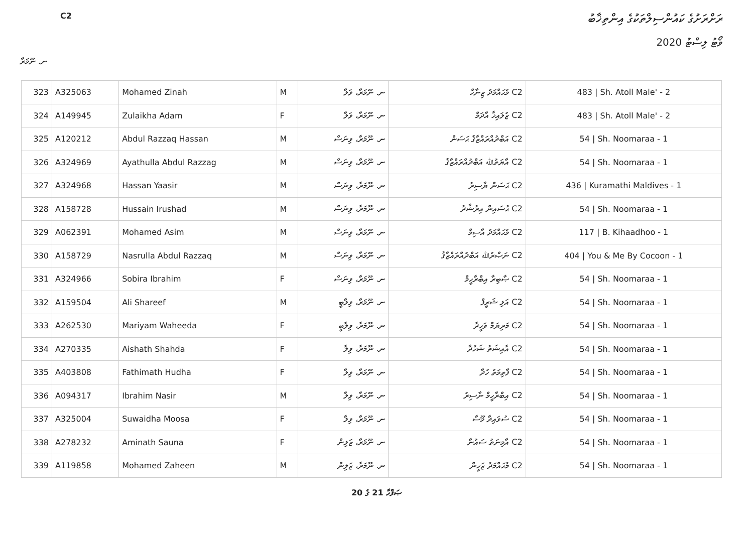C2
ރަށްރަށުގެ ކައުންސިލްތަކުގެ އިންތިޚާބު
ވޯޓު ލިސްޓު 2020
ނ. ނޫމަރާ
| 323 | A325063 | Mohamed Zinah | M | ނ. ނޫމަރާ، ވަލާ | C2 މުޙައްމަދު ޒިނާހް | 483 / Sh. Atoll Male' - 2 |
| 324 | A149945 | Zulaikha Adam | F | ނ. ނޫމަރާ، ވަލާ | C2 ޒުލައިޚާ އާދަމް | 483 / Sh. Atoll Male' - 2 |
| 325 | A120212 | Abdul Razzaq Hassan | M | ނ. ނޫމަރާ، ވިނަސް | C2 އަބްދުއްރައްޒާޤު ޙަސަން | 54 / Sh. Noomaraa - 1 |
| 326 | A324969 | Ayathulla Abdul Razzag | M | ނ. ނޫމަރާ، ވިނަސް | C2 އާޔަތުﷲ އަބްދުއްރައްޒާޤު | 54 / Sh. Noomaraa - 1 |
| 327 | A324968 | Hassan Yaasir | M | ނ. ނޫމަރާ، ވިނަސް | C2 ޙަސަން ޔާސިރު | 436 / Kuramathi Maldives - 1 |
| 328 | A158728 | Hussain Irushad | M | ނ. ނޫމަރާ، ވިނަސް | C2 ޙުސައިން އިރުޝާދު | 54 / Sh. Noomaraa - 1 |
| 329 | A062391 | Mohamed Asim | M | ނ. ނޫމަރާ، ވިނަސް | C2 މުޙައްމަދު އާސިމް | 117 / B. Kihaadhoo - 1 |
| 330 | A158729 | Nasrulla Abdul Razzaq | M | ނ. ނޫމަރާ، ވިނަސް | C2 ނަޞްރުﷲ އަބްދުއްރައްޒާޤު | 404 / You & Me By Cocoon - 1 |
| 331 | A324966 | Sobira Ibrahim | F | ނ. ނޫމަރާ، ވިނަސް | C2 ޞާބިރާ އިބްރާހީމް | 54 / Sh. Noomaraa - 1 |
| 332 | A159504 | Ali Shareef | M | ނ. ނޫމަރާ، ވިލާބީ | C2 އަލި ޝަރީފް | 54 / Sh. Noomaraa - 1 |
| 333 | A262530 | Mariyam Waheeda | F | ނ. ނޫމަރާ، ވިލާބީ | C2 މަރިޔަމް ވަހީދާ | 54 / Sh. Noomaraa - 1 |
| 334 | A270335 | Aishath Shahda | F | ނ. ނޫމަރާ، ވިލާ | C2 އާއިޝަތު ޝަހުދާ | 54 / Sh. Noomaraa - 1 |
| 335 | A403808 | Fathimath Hudha | F | ނ. ނޫމަރާ، ވިލާ | C2 ފާތިމަތު ހުދާ | 54 / Sh. Noomaraa - 1 |
| 336 | A094317 | Ibrahim Nasir | M | ނ. ނޫމަރާ، ވިލާ | C2 އިބްރާހީމް ނާސިރު | 54 / Sh. Noomaraa - 1 |
| 337 | A325004 | Suwaidha Moosa | F | ނ. ނޫމަރާ، ވިލާ | C2 ސުވައިދާ މޫސާ | 54 / Sh. Noomaraa - 1 |
| 338 | A278232 | Aminath Sauna | F | ނ. ނޫމަރާ، ޒަލިން | C2 އާމިނަތު ސައުނާ | 54 / Sh. Noomaraa - 1 |
| 339 | A119858 | Mohamed Zaheen | M | ނ. ނޫމަރާ، ޒަލިން | C2 މުޙައްމަދު ޒަހީން | 54 / Sh. Noomaraa - 1 |
ޞަފްހާ 21 ގެ 20